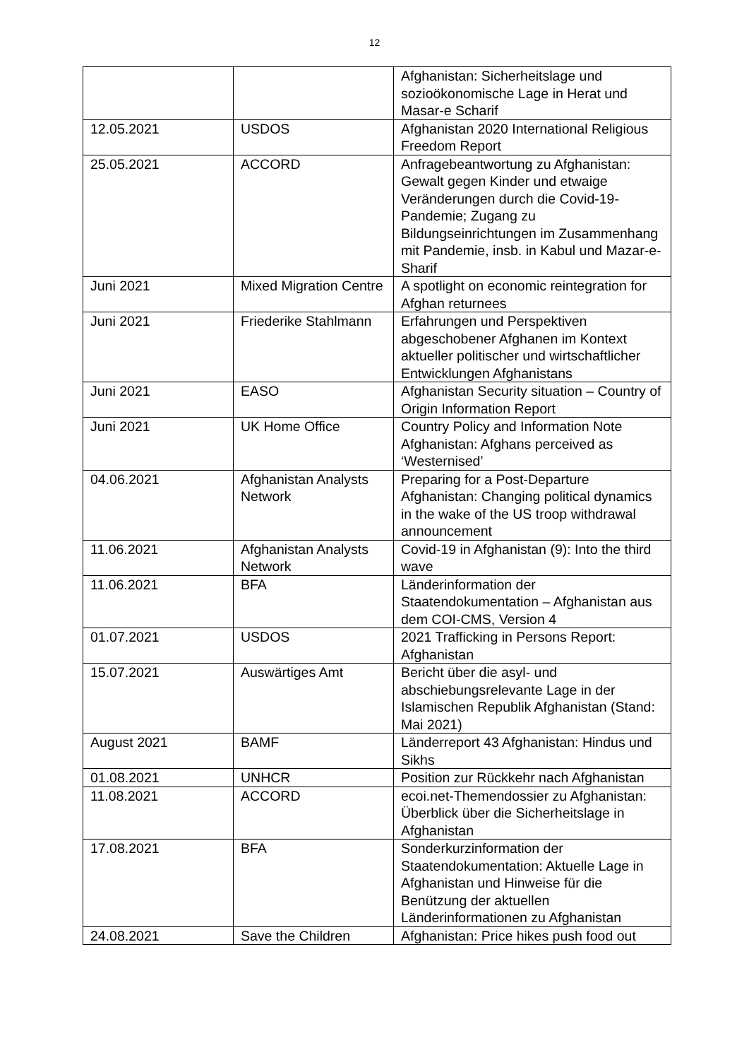12
| | | Afghanistan: Sicherheitslage und sozioökonomische Lage in Herat und Masar-e Scharif |
| 12.05.2021 | USDOS | Afghanistan 2020 International Religious Freedom Report |
| 25.05.2021 | ACCORD | Anfragebeantwortung zu Afghanistan: Gewalt gegen Kinder und etwaige Veränderungen durch die Covid-19-Pandemie; Zugang zu Bildungseinrichtungen im Zusammenhang mit Pandemie, insb. in Kabul und Mazar-e-Sharif |
| Juni 2021 | Mixed Migration Centre | A spotlight on economic reintegration for Afghan returnees |
| Juni 2021 | Friederike Stahlmann | Erfahrungen und Perspektiven abgeschobener Afghanen im Kontext aktueller politischer und wirtschaftlicher Entwicklungen Afghanistans |
| Juni 2021 | EASO | Afghanistan Security situation – Country of Origin Information Report |
| Juni 2021 | UK Home Office | Country Policy and Information Note Afghanistan: Afghans perceived as ‘Westernised’ |
| 04.06.2021 | Afghanistan Analysts Network | Preparing for a Post-Departure Afghanistan: Changing political dynamics in the wake of the US troop withdrawal announcement |
| 11.06.2021 | Afghanistan Analysts Network | Covid-19 in Afghanistan (9): Into the third wave |
| 11.06.2021 | BFA | Länderinformation der Staatendokumentation – Afghanistan aus dem COI-CMS, Version 4 |
| 01.07.2021 | USDOS | 2021 Trafficking in Persons Report: Afghanistan |
| 15.07.2021 | Auswärtiges Amt | Bericht über die asyl- und abschiebungsrelevante Lage in der Islamischen Republik Afghanistan (Stand: Mai 2021) |
| August 2021 | BAMF | Länderreport 43 Afghanistan: Hindus und Sikhs |
| 01.08.2021 | UNHCR | Position zur Rückkehr nach Afghanistan |
| 11.08.2021 | ACCORD | ecoi.net-Themendossier zu Afghanistan: Überblick über die Sicherheitslage in Afghanistan |
| 17.08.2021 | BFA | Sonderkurzinformation der Staatendokumentation: Aktuelle Lage in Afghanistan und Hinweise für die Benützung der aktuellen Länderinformationen zu Afghanistan |
| 24.08.2021 | Save the Children | Afghanistan: Price hikes push food out |